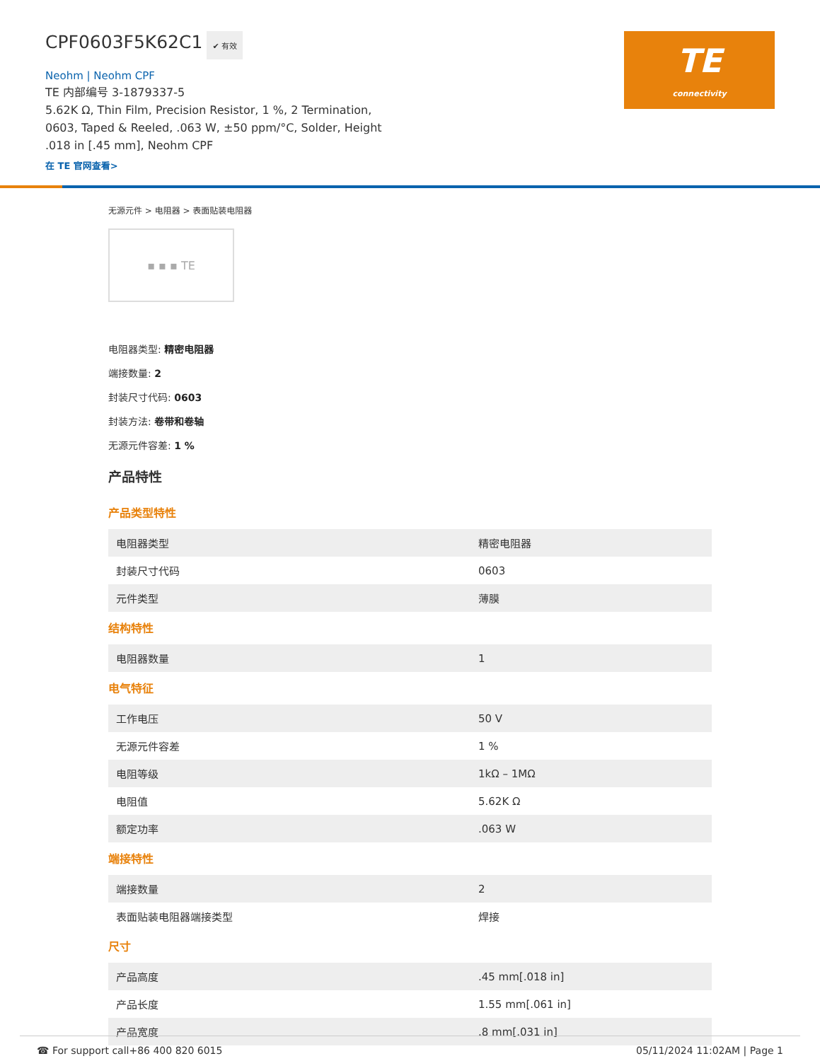CPF0603F5K62C1
✔ 有效
Neohm | Neohm CPF
TE 内部编号 3-1879337-5
5.62K Ω, Thin Film, Precision Resistor, 1 %, 2 Termination, 0603, Taped & Reeled, .063 W, ±50 ppm/°C, Solder, Height .018 in [.45 mm], Neohm CPF
在 TE 官网查看>
TE
connectivity
无源元件 > 电阻器 > 表面贴装电阻器
▪ ▪ ▪ TE
电阻器类型: 精密电阻器
端接数量: 2
封装尺寸代码: 0603
封装方法: 卷带和卷轴
无源元件容差: 1 %
产品特性
产品类型特性
| 电阻器类型 | 精密电阻器 |
| 封装尺寸代码 | 0603 |
| 元件类型 | 薄膜 |
结构特性
| 电阻器数量 | 1 |
电气特征
| 工作电压 | 50 V |
| 无源元件容差 | 1 % |
| 电阻等级 | 1kΩ – 1MΩ |
| 电阻值 | 5.62K Ω |
| 额定功率 | .063 W |
端接特性
| 端接数量 | 2 |
| 表面贴装电阻器端接类型 | 焊接 |
尺寸
| 产品高度 | .45 mm[.018 in] |
| 产品长度 | 1.55 mm[.061 in] |
| 产品宽度 | .8 mm[.031 in] |
☎ For support call+86 400 820 6015 05/11/2024 11:02AM | Page 1